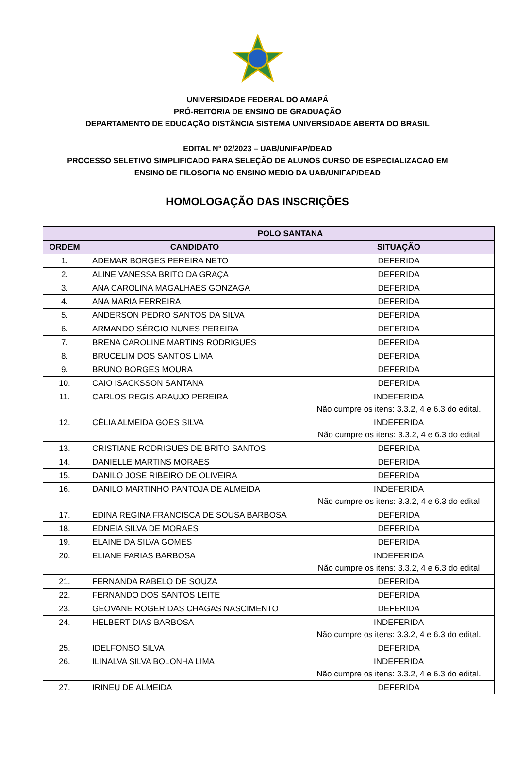UNIVERSIDADE FEDERAL DO AMAPÁ
PRÓ-REITORIA DE ENSINO DE GRADUAÇÃO
DEPARTAMENTO DE EDUCAÇÃO DISTÂNCIA SISTEMA UNIVERSIDADE ABERTA DO BRASIL
EDITAL N° 02/2023 – UAB/UNIFAP/DEAD
PROCESSO SELETIVO SIMPLIFICADO PARA SELEÇÃO DE ALUNOS CURSO DE ESPECIALIZACAO EM
ENSINO DE FILOSOFIA NO ENSINO MEDIO DA UAB/UNIFAP/DEAD
HOMOLOGAÇÃO DAS INSCRIÇÕES
| | POLO SANTANA | |
| --- | --- | --- |
| ORDEM | CANDIDATO | SITUAÇÃO |
| 1. | ADEMAR BORGES PEREIRA NETO | DEFERIDA |
| 2. | ALINE VANESSA BRITO DA GRAÇA | DEFERIDA |
| 3. | ANA CAROLINA MAGALHAES GONZAGA | DEFERIDA |
| 4. | ANA MARIA FERREIRA | DEFERIDA |
| 5. | ANDERSON PEDRO SANTOS DA SILVA | DEFERIDA |
| 6. | ARMANDO SÉRGIO NUNES PEREIRA | DEFERIDA |
| 7. | BRENA CAROLINE MARTINS RODRIGUES | DEFERIDA |
| 8. | BRUCELIM DOS SANTOS LIMA | DEFERIDA |
| 9. | BRUNO BORGES MOURA | DEFERIDA |
| 10. | CAIO ISACKSSON SANTANA | DEFERIDA |
| 11. | CARLOS REGIS ARAUJO PEREIRA | INDEFERIDA Não cumpre os itens: 3.3.2, 4 e 6.3 do edital. |
| 12. | CÉLIA ALMEIDA GOES SILVA | INDEFERIDA Não cumpre os itens: 3.3.2, 4 e 6.3 do edital |
| 13. | CRISTIANE RODRIGUES DE BRITO SANTOS | DEFERIDA |
| 14. | DANIELLE MARTINS MORAES | DEFERIDA |
| 15. | DANILO JOSE RIBEIRO DE OLIVEIRA | DEFERIDA |
| 16. | DANILO MARTINHO PANTOJA DE ALMEIDA | INDEFERIDA Não cumpre os itens: 3.3.2, 4 e 6.3 do edital |
| 17. | EDINA REGINA FRANCISCA DE SOUSA BARBOSA | DEFERIDA |
| 18. | EDNEIA SILVA DE MORAES | DEFERIDA |
| 19. | ELAINE DA SILVA GOMES | DEFERIDA |
| 20. | ELIANE FARIAS BARBOSA | INDEFERIDA Não cumpre os itens: 3.3.2, 4 e 6.3 do edital |
| 21. | FERNANDA RABELO DE SOUZA | DEFERIDA |
| 22. | FERNANDO DOS SANTOS LEITE | DEFERIDA |
| 23. | GEOVANE ROGER DAS CHAGAS NASCIMENTO | DEFERIDA |
| 24. | HELBERT DIAS BARBOSA | INDEFERIDA Não cumpre os itens: 3.3.2, 4 e 6.3 do edital. |
| 25. | IDELFONSO SILVA | DEFERIDA |
| 26. | ILINALVA SILVA BOLONHA LIMA | INDEFERIDA Não cumpre os itens: 3.3.2, 4 e 6.3 do edital. |
| 27. | IRINEU DE ALMEIDA | DEFERIDA |